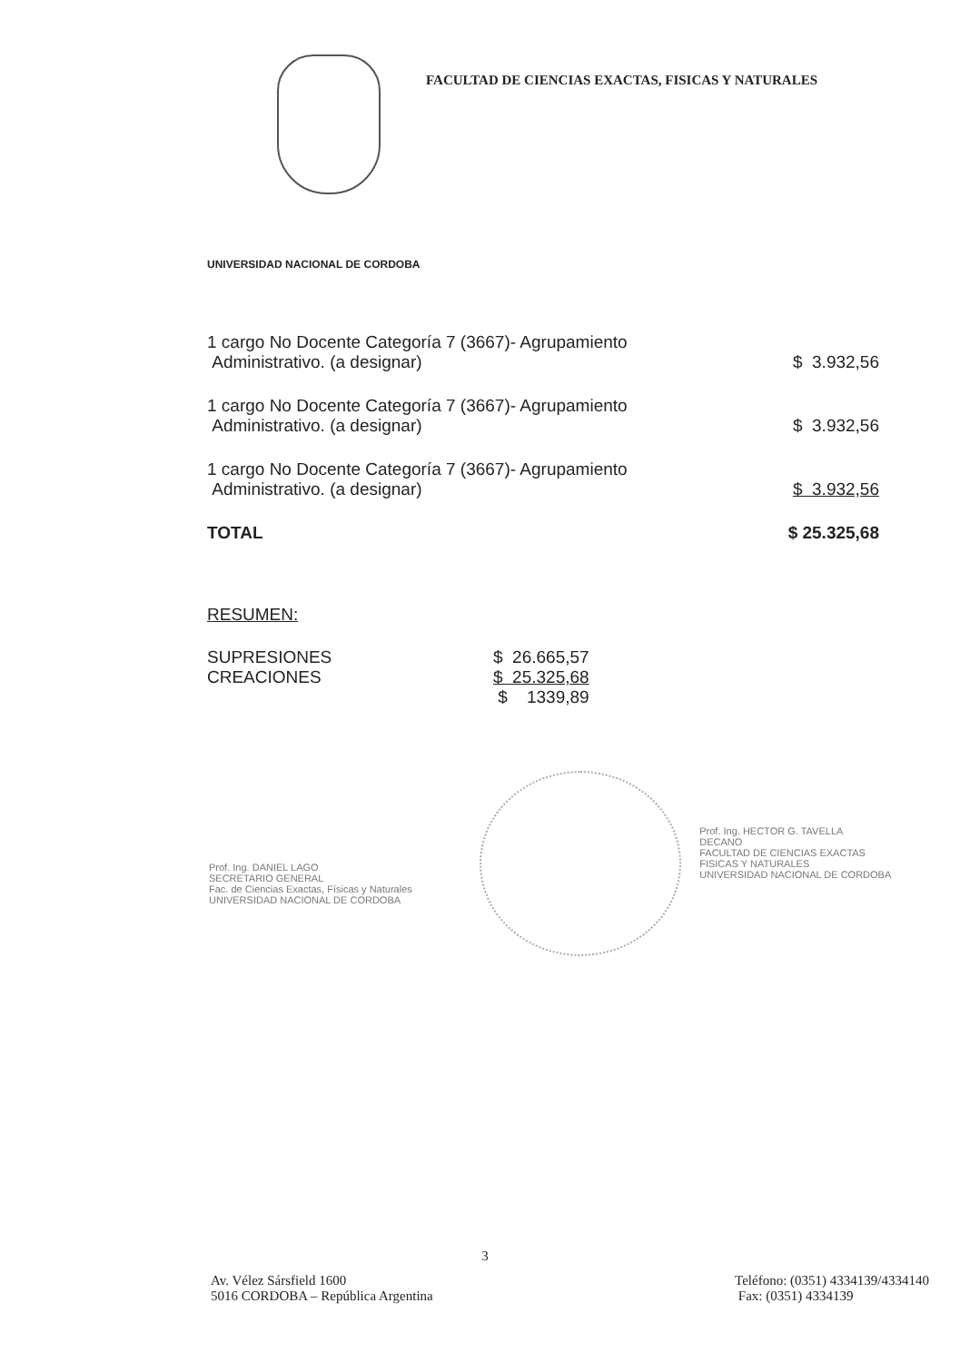FACULTAD DE CIENCIAS EXACTAS, FISICAS Y NATURALES
UNIVERSIDAD NACIONAL DE CORDOBA
| 1 cargo No Docente Categoría 7 (3667)- Agrupamiento Administrativo. (a designar) | $ 3.932,56 |
| 1 cargo No Docente Categoría 7 (3667)- Agrupamiento Administrativo. (a designar) | $ 3.932,56 |
| 1 cargo No Docente Categoría 7 (3667)- Agrupamiento Administrativo. (a designar) | $ 3.932,56 |
| TOTAL | $ 25.325,68 |
RESUMEN:
| SUPRESIONES | $ 26.665,57 |
| CREACIONES | $ 25.325,68 |
| | $ 1339,89 |
Prof. Ing. DANIEL LAGO
SECRETARIO GENERAL
Fac. de Ciencias Exactas, Físicas y Naturales
UNIVERSIDAD NACIONAL DE CORDOBA
Prof. Ing. HECTOR G. TAVELLA
DECANO
FACULTAD DE CIENCIAS EXACTAS
FISICAS Y NATURALES
UNIVERSIDAD NACIONAL DE CORDOBA
3
Av. Vélez Sársfield 1600
5016 CORDOBA – República Argentina
Teléfono: (0351) 4334139/4334140
Fax: (0351) 4334139